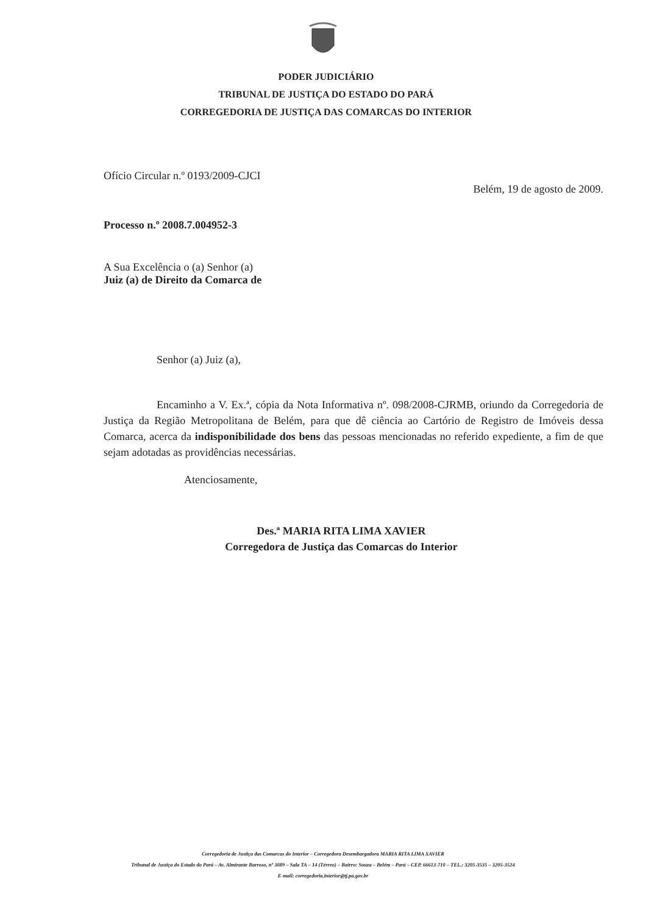PODER JUDICIÁRIO
TRIBUNAL DE JUSTIÇA DO ESTADO DO PARÁ
CORREGEDORIA DE JUSTIÇA DAS COMARCAS DO INTERIOR
Ofício Circular n.º 0193/2009-CJCI
Belém, 19 de agosto de 2009.
Processo n.º 2008.7.004952-3
A Sua Excelência o (a) Senhor (a)
Juiz (a) de Direito da Comarca de
Senhor (a) Juiz (a),
Encaminho a V. Ex.ª, cópia da Nota Informativa nº. 098/2008-CJRMB, oriundo da Corregedoria de Justiça da Região Metropolitana de Belém, para que dê ciência ao Cartório de Registro de Imóveis dessa Comarca, acerca da indisponibilidade dos bens das pessoas mencionadas no referido expediente, a fim de que sejam adotadas as providências necessárias.
Atenciosamente,
Des.ª MARIA RITA LIMA XAVIER
Corregedora de Justiça das Comarcas do Interior
Corregedoria de Justiça das Comarcas do Interior – Corregedora Desembargadora MARIA RITA LIMA XAVIER
Tribunal de Justiça do Estado do Pará – Av. Almirante Barroso, nº 3089 – Sala TA – 14 (Térreo) – Bairro: Souza – Belém – Pará – CEP. 66613-710 – TEL.: 3205-3535 – 3205-3524
E-mail: corregedoria.interior@tj.pa.gov.br